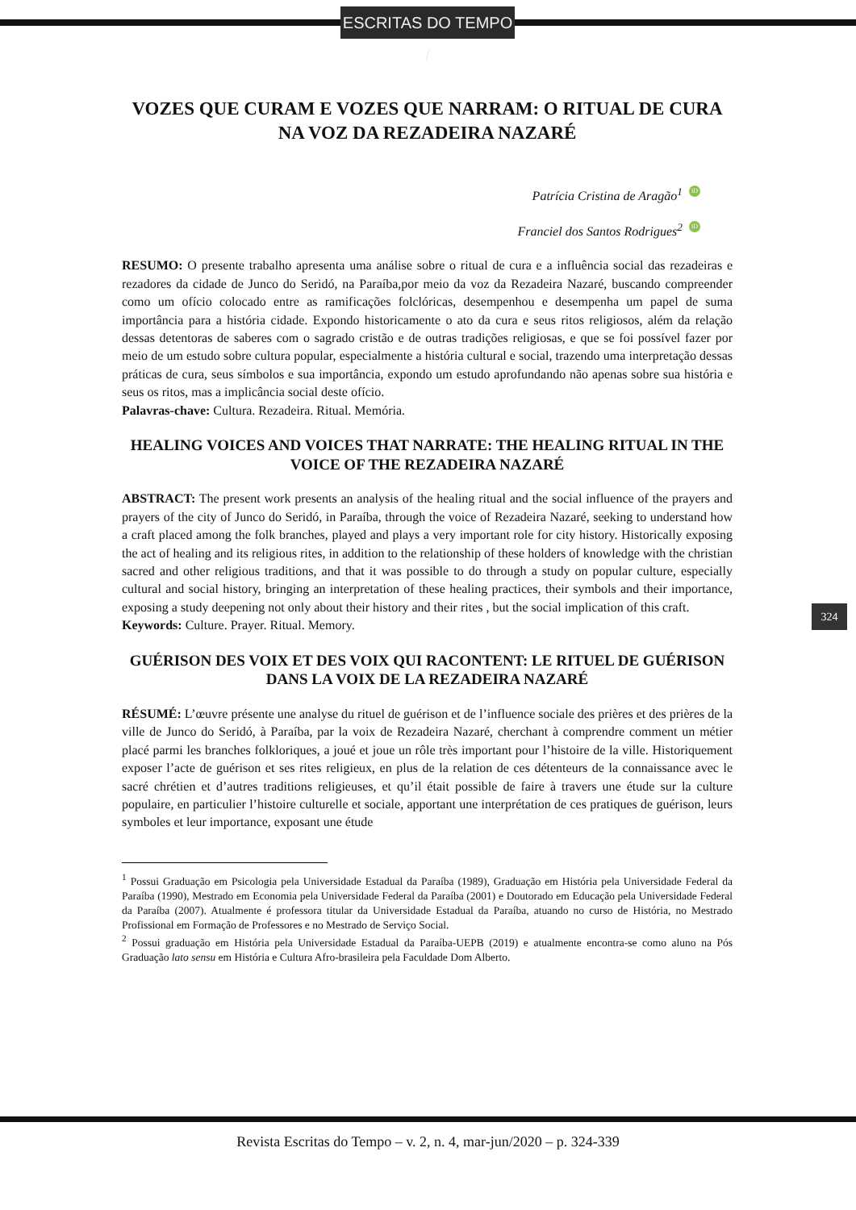ESCRITAS DO TEMPO /
VOZES QUE CURAM E VOZES QUE NARRAM: O RITUAL DE CURA NA VOZ DA REZADEIRA NAZARÉ
Patrícia Cristina de Aragão<sup>1</sup> iD
Franciel dos Santos Rodrigues<sup>2</sup> iD
RESUMO: O presente trabalho apresenta uma análise sobre o ritual de cura e a influência social das rezadeiras e rezadores da cidade de Junco do Seridó, na Paraíba,por meio da voz da Rezadeira Nazaré, buscando compreender como um ofício colocado entre as ramificações folclóricas, desempenhou e desempenha um papel de suma importância para a história cidade. Expondo historicamente o ato da cura e seus ritos religiosos, além da relação dessas detentoras de saberes com o sagrado cristão e de outras tradições religiosas, e que se foi possível fazer por meio de um estudo sobre cultura popular, especialmente a história cultural e social, trazendo uma interpretação dessas práticas de cura, seus símbolos e sua importância, expondo um estudo aprofundando não apenas sobre sua história e seus os ritos, mas a implicância social deste ofício.
Palavras-chave: Cultura. Rezadeira. Ritual. Memória.
HEALING VOICES AND VOICES THAT NARRATE: THE HEALING RITUAL IN THE VOICE OF THE REZADEIRA NAZARÉ
ABSTRACT: The present work presents an analysis of the healing ritual and the social influence of the prayers and prayers of the city of Junco do Seridó, in Paraíba, through the voice of Rezadeira Nazaré, seeking to understand how a craft placed among the folk branches, played and plays a very important role for city history. Historically exposing the act of healing and its religious rites, in addition to the relationship of these holders of knowledge with the christian sacred and other religious traditions, and that it was possible to do through a study on popular culture, especially cultural and social history, bringing an interpretation of these healing practices, their symbols and their importance, exposing a study deepening not only about their history and their rites , but the social implication of this craft.
Keywords: Culture. Prayer. Ritual. Memory.
GUÉRISON DES VOIX ET DES VOIX QUI RACONTENT: LE RITUEL DE GUÉRISON DANS LA VOIX DE LA REZADEIRA NAZARÉ
RÉSUMÉ: L’œuvre présente une analyse du rituel de guérison et de l’influence sociale des prières et des prières de la ville de Junco do Seridó, à Paraíba, par la voix de Rezadeira Nazaré, cherchant à comprendre comment un métier placé parmi les branches folkloriques, a joué et joue un rôle très important pour l’histoire de la ville. Historiquement exposer l’acte de guérison et ses rites religieux, en plus de la relation de ces détenteurs de la connaissance avec le sacré chrétien et d’autres traditions religieuses, et qu’il était possible de faire à travers une étude sur la culture populaire, en particulier l’histoire culturelle et sociale, apportant une interprétation de ces pratiques de guérison, leurs symboles et leur importance, exposant une étude
<sup>1</sup> Possui Graduação em Psicologia pela Universidade Estadual da Paraíba (1989), Graduação em História pela Universidade Federal da Paraíba (1990), Mestrado em Economia pela Universidade Federal da Paraíba (2001) e Doutorado em Educação pela Universidade Federal da Paraíba (2007). Atualmente é professora titular da Universidade Estadual da Paraíba, atuando no curso de História, no Mestrado Profissional em Formação de Professores e no Mestrado de Serviço Social.
<sup>2</sup> Possui graduação em História pela Universidade Estadual da Paraíba-UEPB (2019) e atualmente encontra-se como aluno na Pós Graduação lato sensu em História e Cultura Afro-brasileira pela Faculdade Dom Alberto.
324
Revista Escritas do Tempo – v. 2, n. 4, mar-jun/2020 – p. 324-339